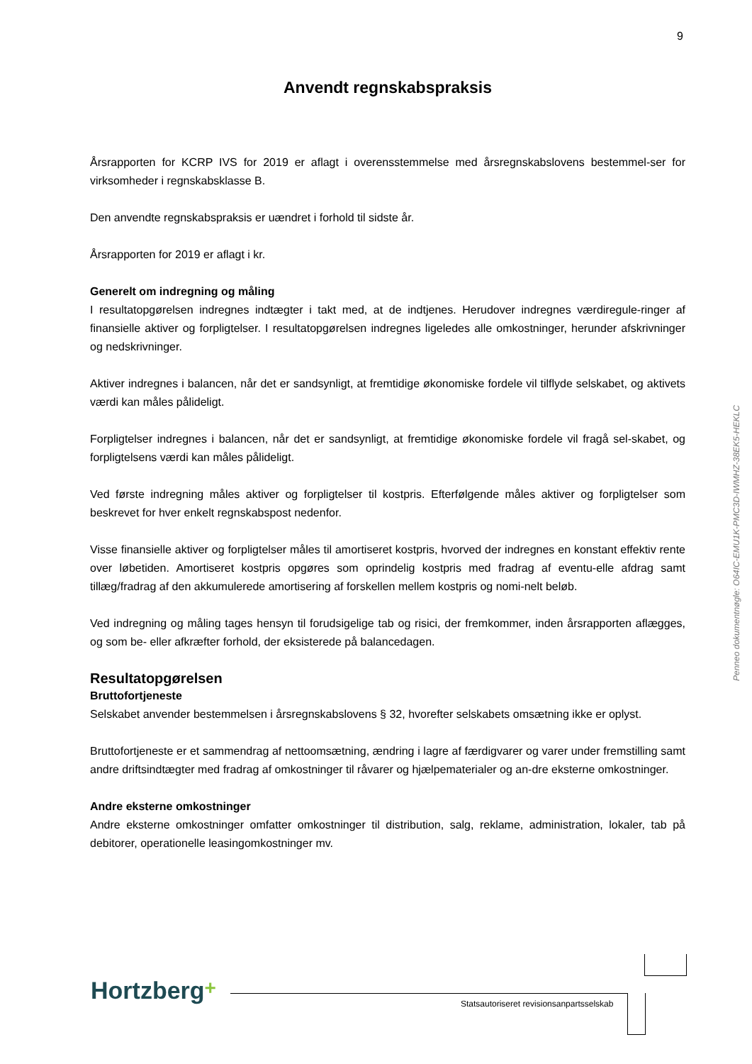9
Anvendt regnskabspraksis
Årsrapporten for KCRP IVS for 2019 er aflagt i overensstemmelse med årsregnskabslovens bestemmel-ser for virksomheder i regnskabsklasse B.
Den anvendte regnskabspraksis er uændret i forhold til sidste år.
Årsrapporten for 2019 er aflagt i kr.
Generelt om indregning og måling
I resultatopgørelsen indregnes indtægter i takt med, at de indtjenes. Herudover indregnes værdiregule-ringer af finansielle aktiver og forpligtelser. I resultatopgørelsen indregnes ligeledes alle omkostninger, herunder afskrivninger og nedskrivninger.
Aktiver indregnes i balancen, når det er sandsynligt, at fremtidige økonomiske fordele vil tilflyde selskabet, og aktivets værdi kan måles pålideligt.
Forpligtelser indregnes i balancen, når det er sandsynligt, at fremtidige økonomiske fordele vil fragå sel-skabet, og forpligtelsens værdi kan måles pålideligt.
Ved første indregning måles aktiver og forpligtelser til kostpris. Efterfølgende måles aktiver og forpligtelser som beskrevet for hver enkelt regnskabspost nedenfor.
Visse finansielle aktiver og forpligtelser måles til amortiseret kostpris, hvorved der indregnes en konstant effektiv rente over løbetiden. Amortiseret kostpris opgøres som oprindelig kostpris med fradrag af eventu-elle afdrag samt tillæg/fradrag af den akkumulerede amortisering af forskellen mellem kostpris og nomi-nelt beløb.
Ved indregning og måling tages hensyn til forudsigelige tab og risici, der fremkommer, inden årsrapporten aflægges, og som be- eller afkræfter forhold, der eksisterede på balancedagen.
Resultatopgørelsen
Bruttofortjeneste
Selskabet anvender bestemmelsen i årsregnskabslovens § 32, hvorefter selskabets omsætning ikke er oplyst.
Bruttofortjeneste er et sammendrag af nettoomsætning, ændring i lagre af færdigvarer og varer under fremstilling samt andre driftsindtægter med fradrag af omkostninger til råvarer og hjælpematerialer og an-dre eksterne omkostninger.
Andre eksterne omkostninger
Andre eksterne omkostninger omfatter omkostninger til distribution, salg, reklame, administration, lokaler, tab på debitorer, operationelle leasingomkostninger mv.
Penneo dokumentnøgle: O64IC-EMU1K-PMC3D-IWMHZ-38EK5-HEKLC
Hortzberg+
Statsautoriseret revisionsanpartsselskab